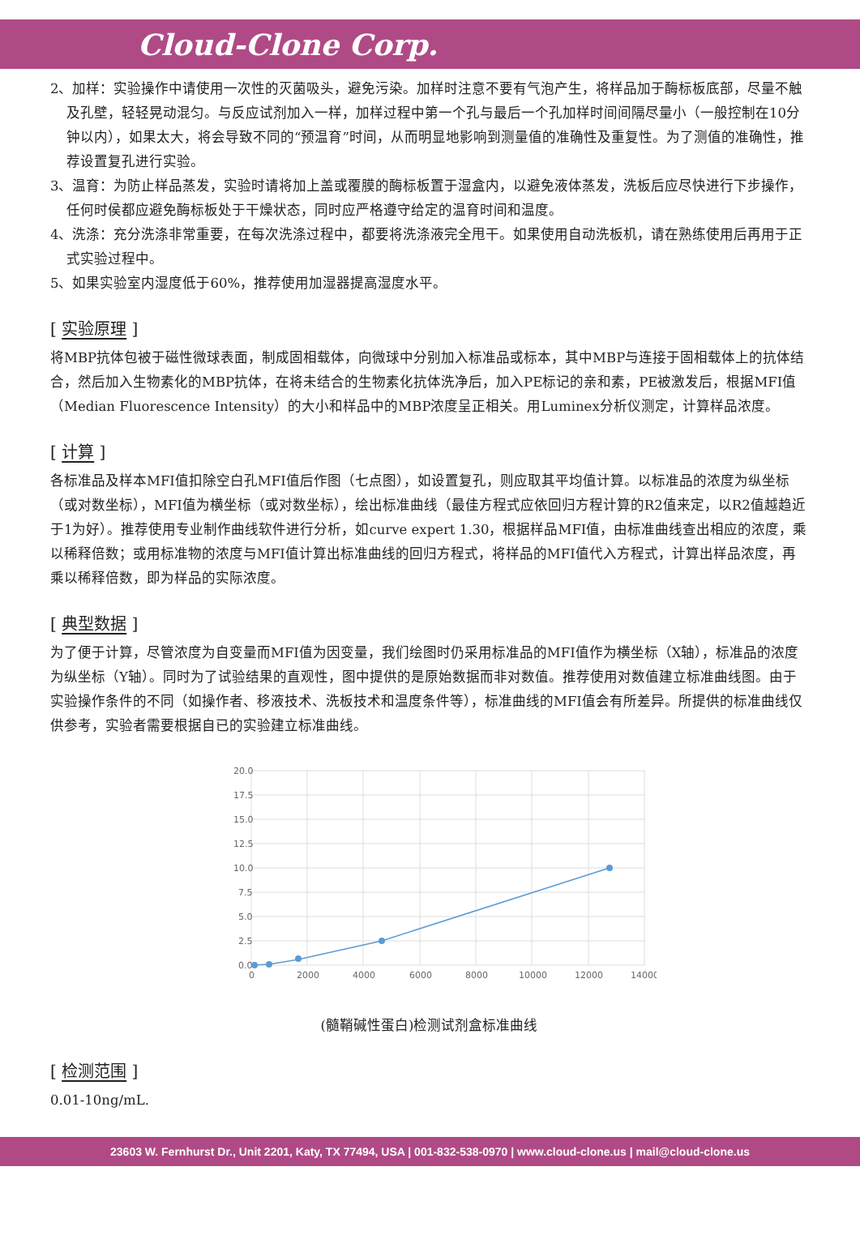Cloud-Clone Corp.
2、加样：实验操作中请使用一次性的灭菌吸头，避免污染。加样时注意不要有气泡产生，将样品加于酶标板底部，尽量不触及孔壁，轻轻晃动混匀。与反应试剂加入一样，加样过程中第一个孔与最后一个孔加样时间间隔尽量小（一般控制在10分钟以内），如果太大，将会导致不同的“预温育”时间，从而明显地影响到测量值的准确性及重复性。为了测值的准确性，推荐设置复孔进行实验。
3、温育：为防止样品蒸发，实验时请将加上盖或覆膜的酶标板置于湿盒内，以避免液体蒸发，洗板后应尽快进行下步操作，任何时侯都应避免酶标板处于干燥状态，同时应严格遵守给定的温育时间和温度。
4、洗涤：充分洗涤非常重要，在每次洗涤过程中，都要将洗涤液完全甩干。如果使用自动洗板机，请在熟练使用后再用于正式实验过程中。
5、如果实验室内湿度低于60%，推荐使用加湿器提高湿度水平。
[ 实验原理 ]
将MBP抗体包被于磁性微球表面，制成固相载体，向微球中分别加入标准品或标本，其中MBP与连接于固相载体上的抗体结合，然后加入生物素化的MBP抗体，在将未结合的生物素化抗体洗净后，加入PE标记的亲和素，PE被激发后，根据MFI值（Median Fluorescence Intensity）的大小和样品中的MBP浓度呈正相关。用Luminex分析仪测定，计算样品浓度。
[ 计算 ]
各标准品及样本MFI值扣除空白孔MFI值后作图（七点图），如设置复孔，则应取其平均值计算。以标准品的浓度为纵坐标（或对数坐标），MFI值为横坐标（或对数坐标），绘出标准曲线（最佳方程式应依回归方程计算的R2值来定，以R2值越趋近于1为好）。推荐使用专业制作曲线软件进行分析，如curve expert 1.30，根据样品MFI值，由标准曲线查出相应的浓度，乘以稀释倍数；或用标准物的浓度与MFI值计算出标准曲线的回归方程式，将样品的MFI值代入方程式，计算出样品浓度，再乘以稀释倍数，即为样品的实际浓度。
[ 典型数据 ]
为了便于计算，尽管浓度为自变量而MFI值为因变量，我们绘图时仍采用标准品的MFI值作为横坐标（X轴），标准品的浓度为纵坐标（Y轴）。同时为了试验结果的直观性，图中提供的是原始数据而非对数值。推荐使用对数值建立标准曲线图。由于实验操作条件的不同（如操作者、移液技术、洗板技术和温度条件等），标准曲线的MFI值会有所差异。所提供的标准曲线仅供参考，实验者需要根据自已的实验建立标准曲线。
20.0
17.5
15.0
12.5
10.0
7.5
5.0
2.5
0.0
0
2000
4000
6000
8000
10000
12000
14000
(髓鞘碱性蛋白)检测试剂盒标准曲线
[ 检测范围 ]
0.01-10ng/mL.
23603 W. Fernhurst Dr., Unit 2201, Katy, TX 77494, USA | 001-832-538-0970 | www.cloud-clone.us | mail@cloud-clone.us